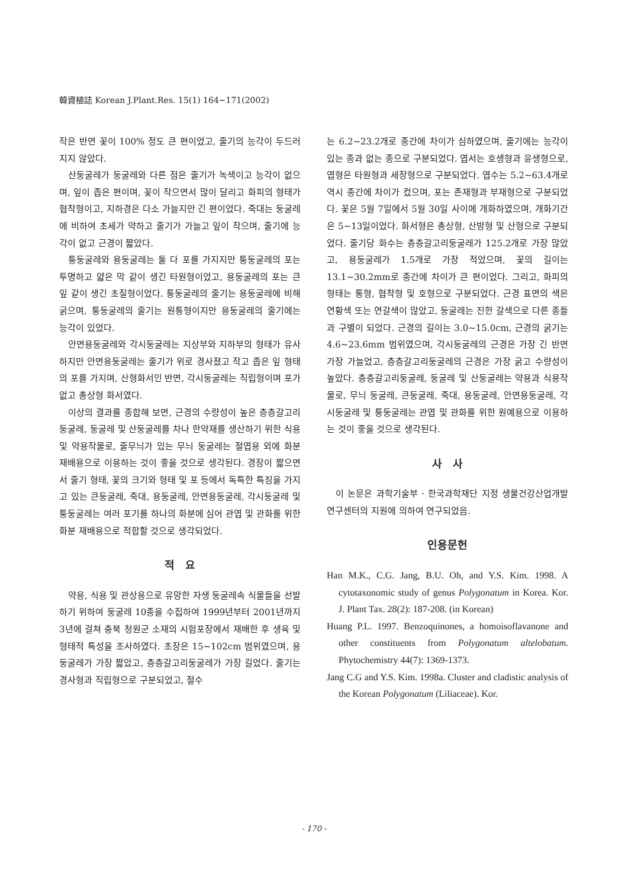韓資植誌 Korean J.Plant.Res. 15(1) 164~171(2002)
작은 반면 꽃이 100% 정도 큰 편이었고, 줄기의 능각이 두드러지지 않았다.
산둥굴레가 둥굴레와 다른 점은 줄기가 녹색이고 능각이 없으며, 잎이 좁은 편이며, 꽃이 작으면서 많이 달리고 화피의 형태가 협착형이고, 지하경은 다소 가늘지만 긴 편이었다. 죽대는 둥굴레에 비하여 초세가 약하고 줄기가 가늘고 잎이 작으며, 줄기에 능각이 없고 근경이 짧았다.
퉁둥굴레와 용둥굴레는 둘 다 포를 가지지만 퉁둥굴레의 포는 투명하고 얇은 막 같이 생긴 타원형이었고, 용둥굴레의 포는 큰 잎 같이 생긴 초질형이었다. 퉁둥굴레의 줄기는 용둥굴레에 비해 굵으며, 퉁둥굴레의 줄기는 원통형이지만 용둥굴레의 줄기에는 능각이 있었다.
안면용둥굴레와 각시둥굴레는 지상부와 지하부의 형태가 유사하지만 안면용둥굴레는 줄기가 위로 경사졌고 작고 좁은 잎 형태의 포를 가지며, 산형화서인 반면, 각시둥굴레는 직립형이며 포가 없고 총상형 화서였다.
이상의 결과를 종합해 보면, 근경의 수량성이 높은 층층갈고리둥굴레, 둥굴레 및 산둥굴레를 차나 한약재를 생산하기 위한 식용 및 약용작물로, 줄무늬가 있는 무늬 둥굴레는 절엽용 외에 화분 재배용으로 이용하는 것이 좋을 것으로 생각된다. 경장이 짧으면서 줄기 형태, 꽃의 크기와 형태 및 포 등에서 독특한 특징을 가지고 있는 큰둥굴레, 죽대, 용둥굴레, 안면용둥굴레, 각시둥굴레 및 퉁둥굴레는 여러 포기를 하나의 화분에 심어 관엽 및 관화를 위한 화분 재배용으로 적합할 것으로 생각되었다.
적 요
약용, 식용 및 관상용으로 유망한 자생 둥굴레속 식물들을 선발하기 위하여 둥굴레 10종을 수집하여 1999년부터 2001년까지 3년에 걸쳐 충북 청원군 소재의 시험포장에서 재배한 후 생육 및 형태적 특성을 조사하였다. 초장은 15∼102cm 범위였으며, 용둥굴레가 가장 짧았고, 층층갈고리둥굴레가 가장 길었다. 줄기는 경사형과 직립형으로 구분되었고, 절수
는 6.2∼23.2개로 종간에 차이가 심하였으며, 줄기에는 능각이 있는 종과 없는 종으로 구분되었다. 엽서는 호생형과 윤생형으로, 엽형은 타원형과 세장형으로 구분되었다. 엽수는 5.2∼63.4개로 역시 종간에 차이가 컸으며, 포는 존재형과 부재형으로 구분되었다. 꽃은 5월 7일에서 5월 30일 사이에 개화하였으며, 개화기간은 5∼13일이었다. 화서형은 총상형, 산방형 및 산형으로 구분되었다. 줄기당 화수는 층층갈고리둥굴레가 125.2개로 가장 많았고, 용둥굴레가 1.5개로 가장 적었으며, 꽃의 길이는 13.1∼30.2mm로 종간에 차이가 큰 편이었다. 그리고, 화피의 형태는 통형, 협착형 및 호형으로 구분되었다. 근경 표면의 색은 연황색 또는 연갈색이 많았고, 둥굴레는 진한 갈색으로 다른 종들과 구별이 되었다. 근경의 길이는 3.0∼15.0cm, 근경의 굵기는 4.6∼23.6mm 범위였으며, 각시둥굴레의 근경은 가장 긴 반면 가장 가늘었고, 층층갈고리둥굴레의 근경은 가장 굵고 수량성이 높았다. 층층갈고리둥굴레, 둥굴레 및 산둥굴레는 약용과 식용작물로, 무늬 둥굴레, 큰둥굴레, 죽대, 용둥굴레, 안면용둥굴레, 각시둥굴레 및 퉁둥굴레는 관엽 및 관화를 위한 원예용으로 이용하는 것이 좋을 것으로 생각된다.
사 사
이 논문은 과학기술부 · 한국과학재단 지정 생물건강산업개발 연구센터의 지원에 의하여 연구되었음.
인용문헌
Han M.K., C.G. Jang, B.U. Oh, and Y.S. Kim. 1998. A cytotaxonomic study of genus Polygonatum in Korea. Kor. J. Plant Tax. 28(2): 187-208. (in Korean)
Huang P.L. 1997. Benzoquinones, a homoisoflavanone and other constituents from Polygonatum altelobatum. Phytochemistry 44(7): 1369-1373.
Jang C.G and Y.S. Kim. 1998a. Cluster and cladistic analysis of the Korean Polygonatum (Liliaceae). Kor.
- 170 -